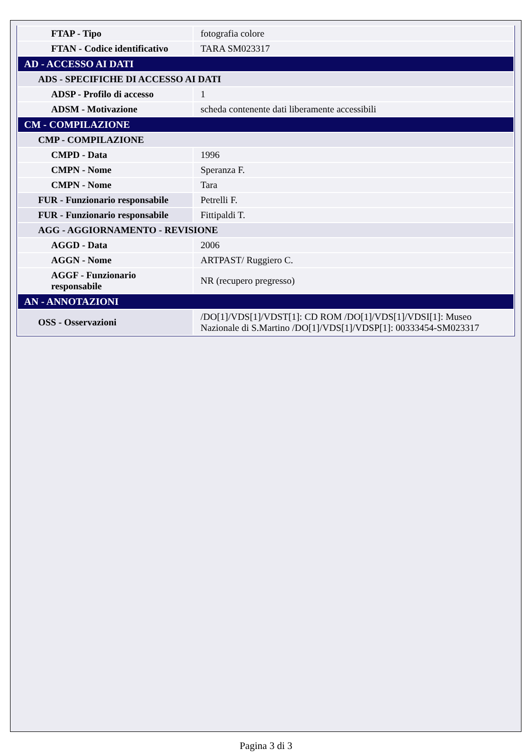| FTAP - Tipo | fotografia colore |
| FTAN - Codice identificativo | TARA SM023317 |
| AD - ACCESSO AI DATI | |
| ADS - SPECIFICHE DI ACCESSO AI DATI | |
| ADSP - Profilo di accesso | 1 |
| ADSM - Motivazione | scheda contenente dati liberamente accessibili |
| CM - COMPILAZIONE | |
| CMP - COMPILAZIONE | |
| CMPD - Data | 1996 |
| CMPN - Nome | Speranza F. |
| CMPN - Nome | Tara |
| FUR - Funzionario responsabile | Petrelli F. |
| FUR - Funzionario responsabile | Fittipaldi T. |
| AGG - AGGIORNAMENTO - REVISIONE | |
| AGGD - Data | 2006 |
| AGGN - Nome | ARTPAST/ Ruggiero C. |
| AGGF - Funzionario responsabile | NR (recupero pregresso) |
| AN - ANNOTAZIONI | |
| OSS - Osservazioni | /DO[1]/VDS[1]/VDST[1]: CD ROM /DO[1]/VDS[1]/VDSI[1]: Museo Nazionale di S.Martino /DO[1]/VDS[1]/VDSP[1]: 00333454-SM023317 |
Pagina 3 di 3